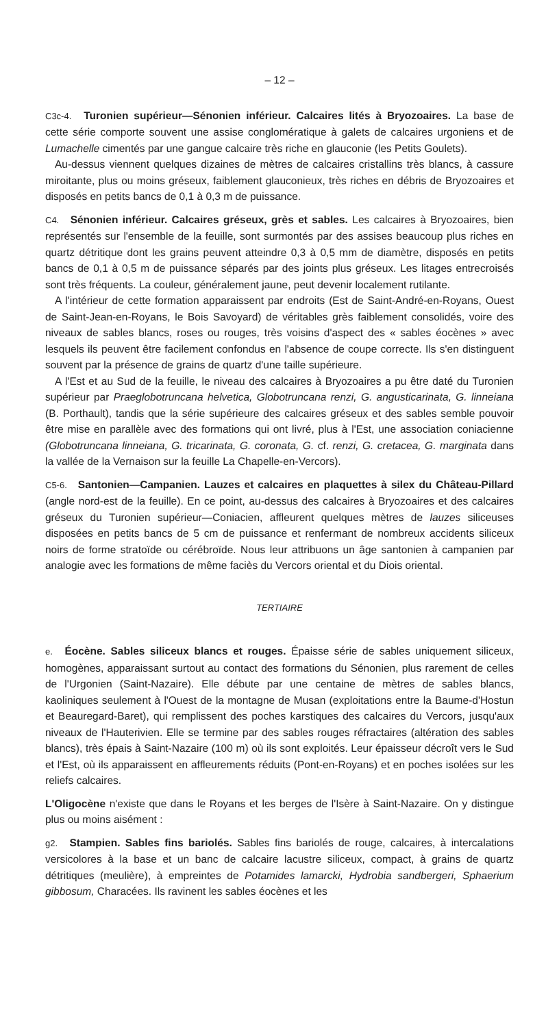– 12 –
C3c-4. Turonien supérieur—Sénonien inférieur. Calcaires lités à Bryozoaires. La base de cette série comporte souvent une assise conglomératique à galets de calcaires urgoniens et de Lumachelle cimentés par une gangue calcaire très riche en glauconie (les Petits Goulets).
Au-dessus viennent quelques dizaines de mètres de calcaires cristallins très blancs, à cassure miroitante, plus ou moins gréseux, faiblement glauconieux, très riches en débris de Bryozoaires et disposés en petits bancs de 0,1 à 0,3 m de puissance.
C4. Sénonien inférieur. Calcaires gréseux, grès et sables. Les calcaires à Bryozoaires, bien représentés sur l'ensemble de la feuille, sont surmontés par des assises beaucoup plus riches en quartz détritique dont les grains peuvent atteindre 0,3 à 0,5 mm de diamètre, disposés en petits bancs de 0,1 à 0,5 m de puissance séparés par des joints plus gréseux. Les litages entrecroisés sont très fréquents. La couleur, généralement jaune, peut devenir localement rutilante.
A l'intérieur de cette formation apparaissent par endroits (Est de Saint-André-en-Royans, Ouest de Saint-Jean-en-Royans, le Bois Savoyard) de véritables grès faiblement consolidés, voire des niveaux de sables blancs, roses ou rouges, très voisins d'aspect des « sables éocènes » avec lesquels ils peuvent être facilement confondus en l'absence de coupe correcte. Ils s'en distinguent souvent par la présence de grains de quartz d'une taille supérieure.
A l'Est et au Sud de la feuille, le niveau des calcaires à Bryozoaires a pu être daté du Turonien supérieur par Praeglobotruncana helvetica, Globotruncana renzi, G. angusticarinata, G. linneiana (B. Porthault), tandis que la série supérieure des calcaires gréseux et des sables semble pouvoir être mise en parallèle avec des formations qui ont livré, plus à l'Est, une association coniacienne (Globotruncana linneiana, G. tricarinata, G. coronata, G. cf. renzi, G. cretacea, G. marginata dans la vallée de la Vernaison sur la feuille La Chapelle-en-Vercors).
C5-6. Santonien—Campanien. Lauzes et calcaires en plaquettes à silex du Château-Pillard (angle nord-est de la feuille). En ce point, au-dessus des calcaires à Bryozoaires et des calcaires gréseux du Turonien supérieur—Coniacien, affleurent quelques mètres de lauzes siliceuses disposées en petits bancs de 5 cm de puissance et renfermant de nombreux accidents siliceux noirs de forme stratoïde ou cérébroïde. Nous leur attribuons un âge santonien à campanien par analogie avec les formations de même faciès du Vercors oriental et du Diois oriental.
TERTIAIRE
e. Éocène. Sables siliceux blancs et rouges. Épaisse série de sables uniquement siliceux, homogènes, apparaissant surtout au contact des formations du Sénonien, plus rarement de celles de l'Urgonien (Saint-Nazaire). Elle débute par une centaine de mètres de sables blancs, kaoliniques seulement à l'Ouest de la montagne de Musan (exploitations entre la Baume-d'Hostun et Beauregard-Baret), qui remplissent des poches karstiques des calcaires du Vercors, jusqu'aux niveaux de l'Hauterivien. Elle se termine par des sables rouges réfractaires (altération des sables blancs), très épais à Saint-Nazaire (100 m) où ils sont exploités. Leur épaisseur décroît vers le Sud et l'Est, où ils apparaissent en affleurements réduits (Pont-en-Royans) et en poches isolées sur les reliefs calcaires.
L'Oligocène n'existe que dans le Royans et les berges de l'Isère à Saint-Nazaire. On y distingue plus ou moins aisément :
g2. Stampien. Sables fins bariolés. Sables fins bariolés de rouge, calcaires, à intercalations versicolores à la base et un banc de calcaire lacustre siliceux, compact, à grains de quartz détritiques (meulière), à empreintes de Potamides lamarcki, Hydrobia sandbergeri, Sphaerium gibbosum, Characées. Ils ravinent les sables éocènes et les